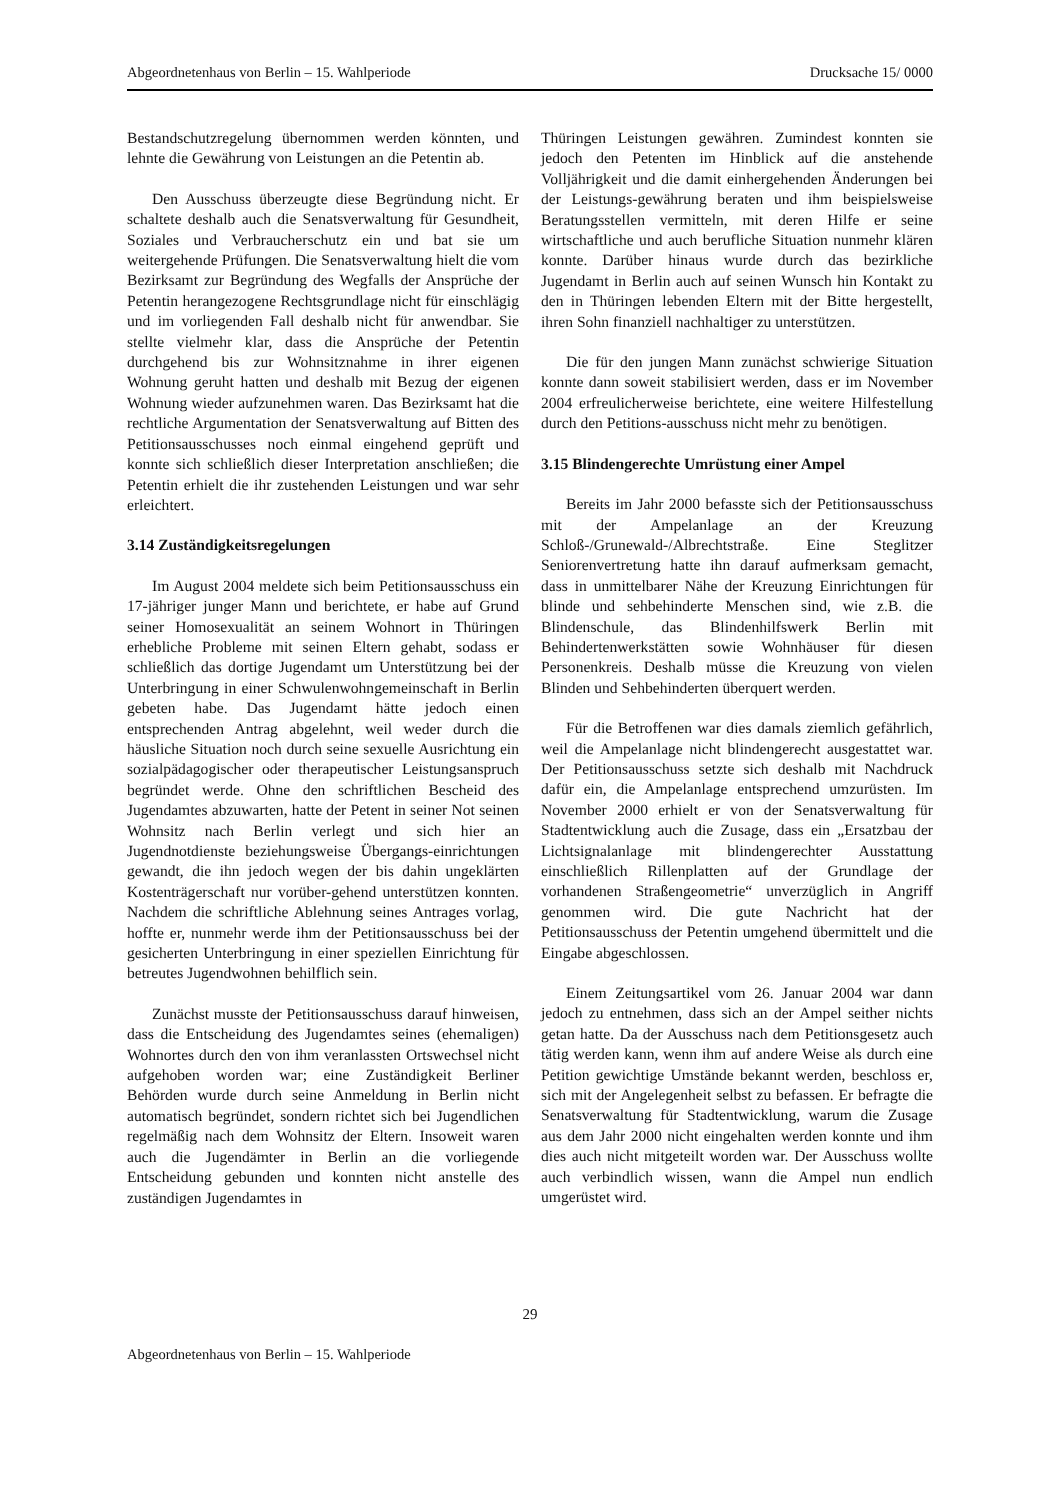Abgeordnetenhaus von Berlin – 15. Wahlperiode Drucksache 15/ 0000
Bestandschutzregelung übernommen werden könnten, und lehnte die Gewährung von Leistungen an die Petentin ab.
Den Ausschuss überzeugte diese Begründung nicht. Er schaltete deshalb auch die Senatsverwaltung für Gesundheit, Soziales und Verbraucherschutz ein und bat sie um weitergehende Prüfungen. Die Senatsverwaltung hielt die vom Bezirksamt zur Begründung des Wegfalls der Ansprüche der Petentin herangezogene Rechtsgrundlage nicht für einschlägig und im vorliegenden Fall deshalb nicht für anwendbar. Sie stellte vielmehr klar, dass die Ansprüche der Petentin durchgehend bis zur Wohnsitznahme in ihrer eigenen Wohnung geruht hatten und deshalb mit Bezug der eigenen Wohnung wieder aufzunehmen waren. Das Bezirksamt hat die rechtliche Argumentation der Senatsverwaltung auf Bitten des Petitionsausschusses noch einmal eingehend geprüft und konnte sich schließlich dieser Interpretation anschließen; die Petentin erhielt die ihr zustehenden Leistungen und war sehr erleichtert.
3.14 Zuständigkeitsregelungen
Im August 2004 meldete sich beim Petitionsausschuss ein 17-jähriger junger Mann und berichtete, er habe auf Grund seiner Homosexualität an seinem Wohnort in Thüringen erhebliche Probleme mit seinen Eltern gehabt, sodass er schließlich das dortige Jugendamt um Unterstützung bei der Unterbringung in einer Schwulenwohngemeinschaft in Berlin gebeten habe. Das Jugendamt hätte jedoch einen entsprechenden Antrag abgelehnt, weil weder durch die häusliche Situation noch durch seine sexuelle Ausrichtung ein sozialpädagogischer oder therapeutischer Leistungsanspruch begründet werde. Ohne den schriftlichen Bescheid des Jugendamtes abzuwarten, hatte der Petent in seiner Not seinen Wohnsitz nach Berlin verlegt und sich hier an Jugendnotdienste beziehungsweise Übergangs-einrichtungen gewandt, die ihn jedoch wegen der bis dahin ungeklärten Kostenträgerschaft nur vorüber-gehend unterstützen konnten. Nachdem die schriftliche Ablehnung seines Antrages vorlag, hoffte er, nunmehr werde ihm der Petitionsausschuss bei der gesicherten Unterbringung in einer speziellen Einrichtung für betreutes Jugendwohnen behilflich sein.
Zunächst musste der Petitionsausschuss darauf hinweisen, dass die Entscheidung des Jugendamtes seines (ehemaligen) Wohnortes durch den von ihm veranlassten Ortswechsel nicht aufgehoben worden war; eine Zuständigkeit Berliner Behörden wurde durch seine Anmeldung in Berlin nicht automatisch begründet, sondern richtet sich bei Jugendlichen regelmäßig nach dem Wohnsitz der Eltern. Insoweit waren auch die Jugendämter in Berlin an die vorliegende Entscheidung gebunden und konnten nicht anstelle des zuständigen Jugendamtes in
Thüringen Leistungen gewähren. Zumindest konnten sie jedoch den Petenten im Hinblick auf die anstehende Volljährigkeit und die damit einhergehenden Änderungen bei der Leistungs-gewährung beraten und ihm beispielsweise Beratungsstellen vermitteln, mit deren Hilfe er seine wirtschaftliche und auch berufliche Situation nunmehr klären konnte. Darüber hinaus wurde durch das bezirkliche Jugendamt in Berlin auch auf seinen Wunsch hin Kontakt zu den in Thüringen lebenden Eltern mit der Bitte hergestellt, ihren Sohn finanziell nachhaltiger zu unterstützen.
Die für den jungen Mann zunächst schwierige Situation konnte dann soweit stabilisiert werden, dass er im November 2004 erfreulicherweise berichtete, eine weitere Hilfestellung durch den Petitions-ausschuss nicht mehr zu benötigen.
3.15 Blindengerechte Umrüstung einer Ampel
Bereits im Jahr 2000 befasste sich der Petitionsausschuss mit der Ampelanlage an der Kreuzung Schloß-/Grunewald-/Albrechtstraße. Eine Steglitzer Seniorenvertretung hatte ihn darauf aufmerksam gemacht, dass in unmittelbarer Nähe der Kreuzung Einrichtungen für blinde und sehbehinderte Menschen sind, wie z.B. die Blindenschule, das Blindenhilfswerk Berlin mit Behindertenwerkstätten sowie Wohnhäuser für diesen Personenkreis. Deshalb müsse die Kreuzung von vielen Blinden und Sehbehinderten überquert werden.
Für die Betroffenen war dies damals ziemlich gefährlich, weil die Ampelanlage nicht blindengerecht ausgestattet war. Der Petitionsausschuss setzte sich deshalb mit Nachdruck dafür ein, die Ampelanlage entsprechend umzurüsten. Im November 2000 erhielt er von der Senatsverwaltung für Stadtentwicklung auch die Zusage, dass ein „Ersatzbau der Lichtsignalanlage mit blindengerechter Ausstattung einschließlich Rillenplatten auf der Grundlage der vorhandenen Straßengeometrie“ unverzüglich in Angriff genommen wird. Die gute Nachricht hat der Petitionsausschuss der Petentin umgehend übermittelt und die Eingabe abgeschlossen.
Einem Zeitungsartikel vom 26. Januar 2004 war dann jedoch zu entnehmen, dass sich an der Ampel seither nichts getan hatte. Da der Ausschuss nach dem Petitionsgesetz auch tätig werden kann, wenn ihm auf andere Weise als durch eine Petition gewichtige Umstände bekannt werden, beschloss er, sich mit der Angelegenheit selbst zu befassen. Er befragte die Senatsverwaltung für Stadtentwicklung, warum die Zusage aus dem Jahr 2000 nicht eingehalten werden konnte und ihm dies auch nicht mitgeteilt worden war. Der Ausschuss wollte auch verbindlich wissen, wann die Ampel nun endlich umgerüstet wird.
29
Abgeordnetenhaus von Berlin – 15. Wahlperiode